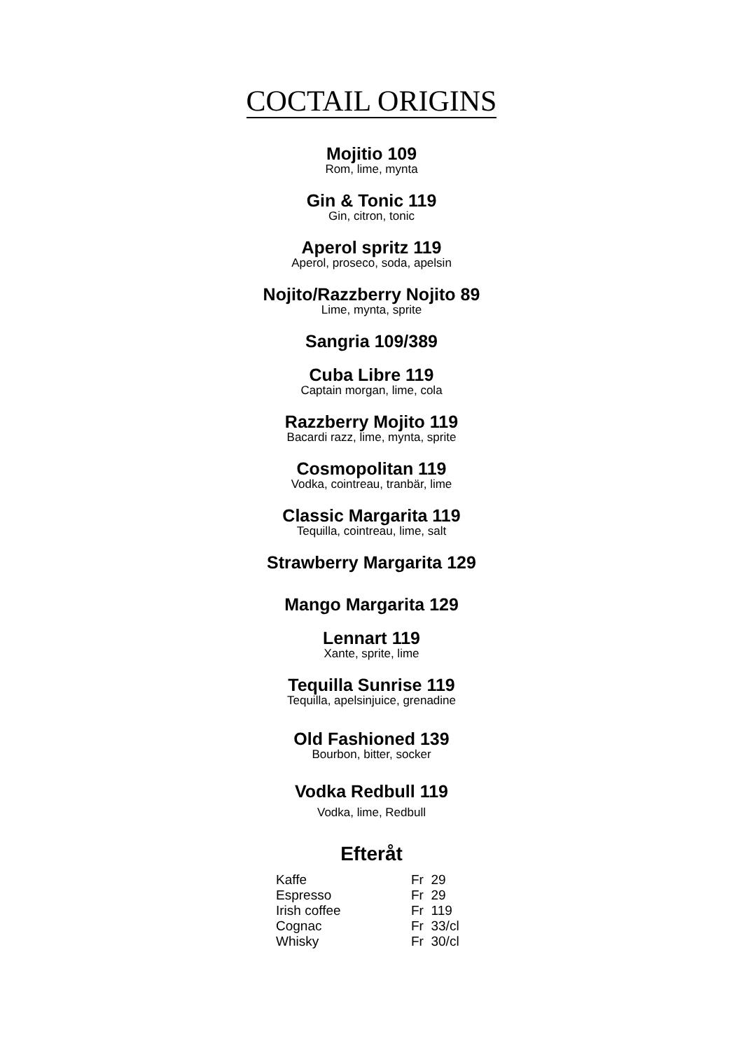COCTAIL ORIGINS
Mojitio 109
Rom, lime, mynta
Gin & Tonic 119
Gin, citron, tonic
Aperol spritz 119
Aperol, proseco, soda, apelsin
Nojito/Razzberry Nojito 89
Lime, mynta, sprite
Sangria 109/389
Cuba Libre 119
Captain morgan, lime, cola
Razzberry Mojito 119
Bacardi razz, lime, mynta, sprite
Cosmopolitan 119
Vodka, cointreau, tranbär, lime
Classic Margarita 119
Tequilla, cointreau, lime, salt
Strawberry Margarita 129
Mango Margarita 129
Lennart 119
Xante, sprite, lime
Tequilla Sunrise 119
Tequilla, apelsinjuice, grenadine
Old Fashioned 139
Bourbon, bitter, socker
Vodka Redbull 119
Vodka, lime, Redbull
Efteråt
| Kaffe | Fr 29 |
| Espresso | Fr 29 |
| Irish coffee | Fr 119 |
| Cognac | Fr 33/cl |
| Whisky | Fr 30/cl |